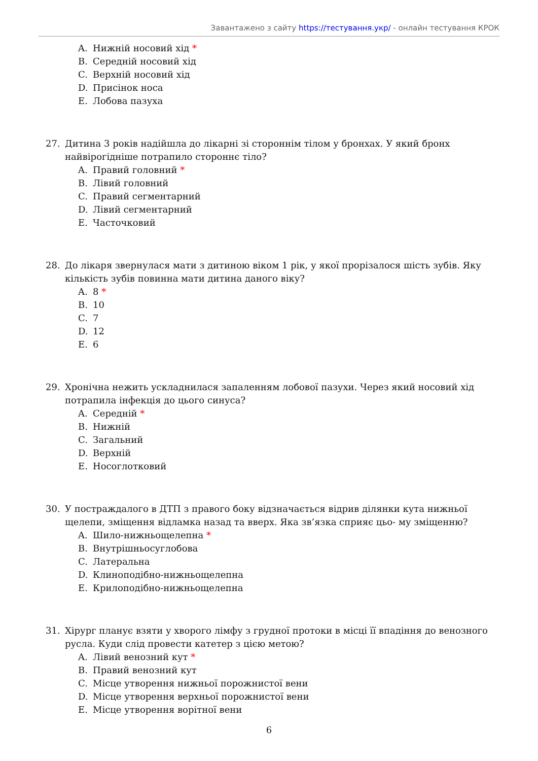Завантажено з сайту https://тестування.укр/ - онлайн тестування КРОК
A. Нижній носовий хід *
B. Середній носовий хід
C. Верхній носовий хід
D. Присінок носа
E. Лобова пазуха
27. Дитина 3 років надійшла до лікарні зі стороннім тілом у бронхах. У який бронх найвірогідніше потрапило стороннє тіло?
A. Правий головний *
B. Лівий головний
C. Правий сегментарний
D. Лівий сегментарний
E. Часточковий
28. До лікаря звернулася мати з дитиною віком 1 рік, у якої прорізалося шість зубів. Яку кількість зубів повинна мати дитина даного віку?
A. 8 *
B. 10
C. 7
D. 12
E. 6
29. Хронічна нежить ускладнилася запаленням лобової пазухи. Через який носовий хід потрапила інфекція до цього синуса?
A. Середній *
B. Нижній
C. Загальний
D. Верхній
E. Носоглотковий
30. У постраждалого в ДТП з правого боку відзначається відрив ділянки кута нижньої щелепи, зміщення відламка назад та вверх. Яка зв’язка сприяє цьо- му зміщенню?
A. Шило-нижньощелепна *
B. Внутрішньосуглобова
C. Латеральна
D. Клиноподібно-нижньощелепна
E. Крилоподібно-нижньощелепна
31. Хірург планує взяти у хворого лімфу з грудної протоки в місці її впадіння до венозного русла. Куди слід провести катетер з цією метою?
A. Лівий венозний кут *
B. Правий венозний кут
C. Місце утворення нижньої порожнистої вени
D. Місце утворення верхньої порожнистої вени
E. Місце утворення ворітної вени
6